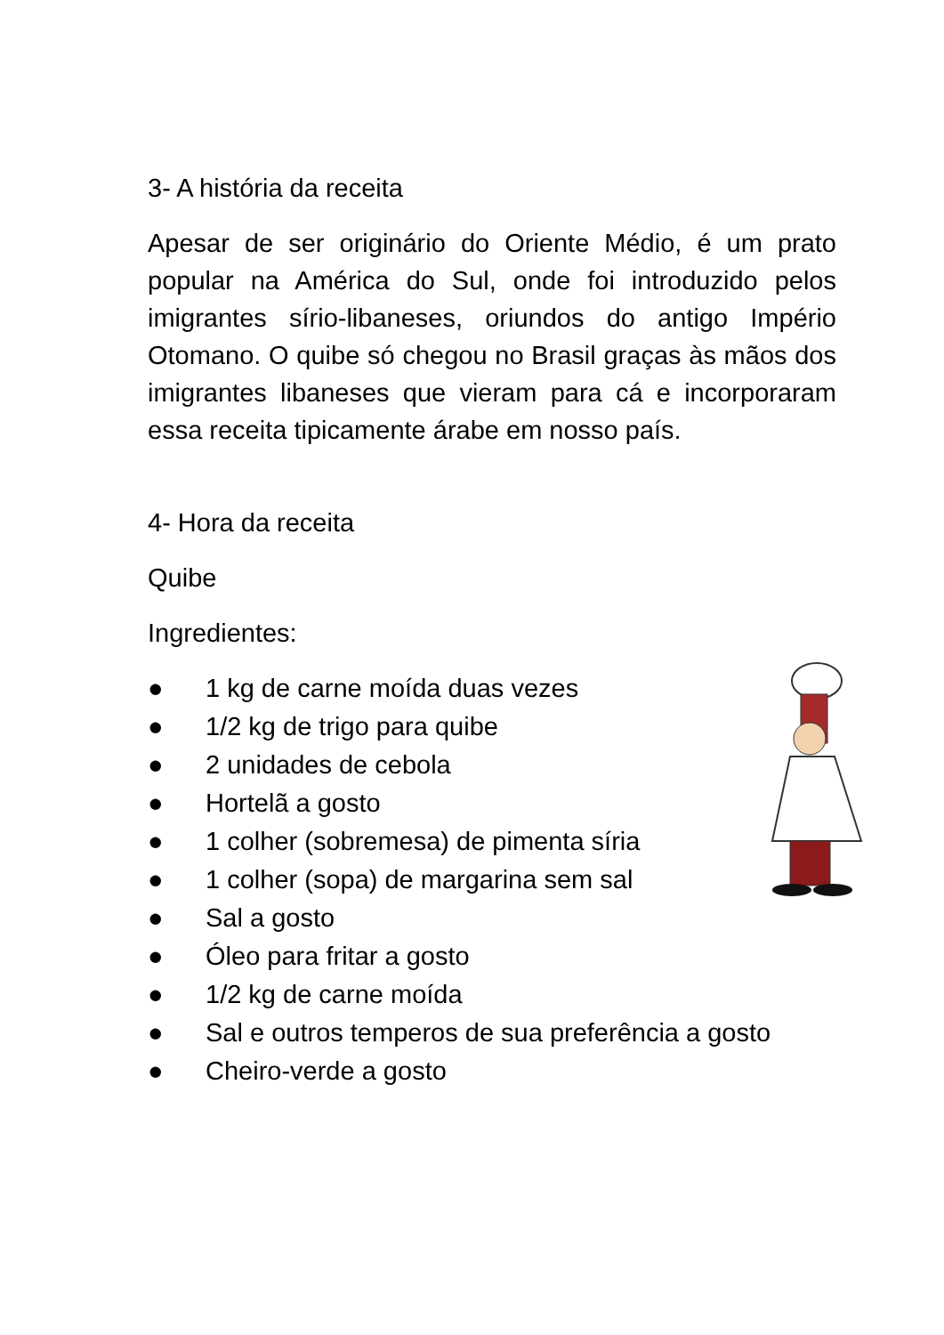3- A história da receita
Apesar de ser originário do Oriente Médio, é um prato popular na América do Sul, onde foi introduzido pelos imigrantes sírio-libaneses, oriundos do antigo Império Otomano. O quibe só chegou no Brasil graças às mãos dos imigrantes libaneses que vieram para cá e incorporaram essa receita tipicamente árabe em nosso país.
4- Hora da receita
Quibe
Ingredientes:
● 1 kg de carne moída duas vezes
● 1/2 kg de trigo para quibe
● 2 unidades de cebola
● Hortelã a gosto
● 1 colher (sobremesa) de pimenta síria
● 1 colher (sopa) de margarina sem sal
● Sal a gosto
● Óleo para fritar a gosto
● 1/2 kg de carne moída
● Sal e outros temperos de sua preferência a gosto
● Cheiro-verde a gosto